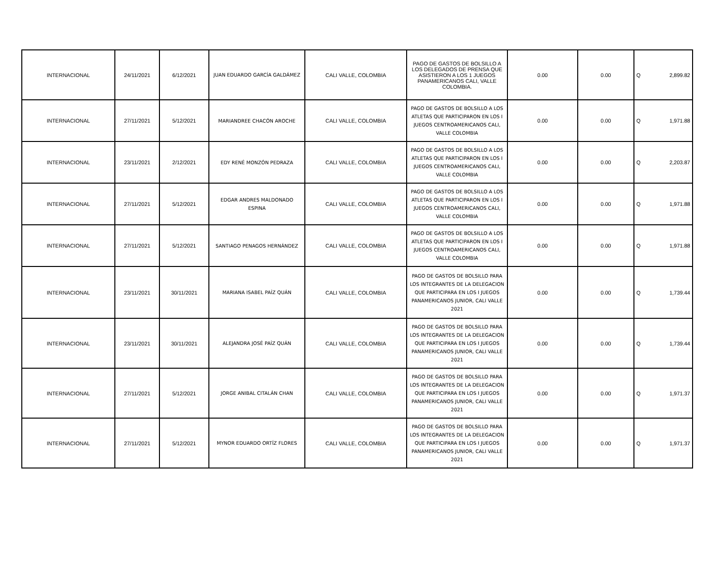| INTERNACIONAL | 24/11/2021 | 6/12/2021 | JUAN EDUARDO GARCÍA GALDÁMEZ | CALI VALLE, COLOMBIA | PAGO DE GASTOS DE BOLSILLO A LOS DELEGADOS DE PRENSA QUE ASISTIERON A LOS 1 JUEGOS PANAMERICANOS CALI, VALLE COLOMBIA. | 0.00 | 0.00 | Q | 2,899.82 |
| INTERNACIONAL | 27/11/2021 | 5/12/2021 | MARIANDREE CHACÓN AROCHE | CALI VALLE, COLOMBIA | PAGO DE GASTOS DE BOLSILLO A LOS ATLETAS QUE PARTICIPARON EN LOS I JUEGOS CENTROAMERICANOS CALI, VALLE COLOMBIA | 0.00 | 0.00 | Q | 1,971.88 |
| INTERNACIONAL | 23/11/2021 | 2/12/2021 | EDY RENÉ MONZÓN PEDRAZA | CALI VALLE, COLOMBIA | PAGO DE GASTOS DE BOLSILLO A LOS ATLETAS QUE PARTICIPARON EN LOS I JUEGOS CENTROAMERICANOS CALI, VALLE COLOMBIA | 0.00 | 0.00 | Q | 2,203.87 |
| INTERNACIONAL | 27/11/2021 | 5/12/2021 | EDGAR ANDRES MALDONADO ESPINA | CALI VALLE, COLOMBIA | PAGO DE GASTOS DE BOLSILLO A LOS ATLETAS QUE PARTICIPARON EN LOS I JUEGOS CENTROAMERICANOS CALI, VALLE COLOMBIA | 0.00 | 0.00 | Q | 1,971.88 |
| INTERNACIONAL | 27/11/2021 | 5/12/2021 | SANTIAGO PENAGOS HERNÁNDEZ | CALI VALLE, COLOMBIA | PAGO DE GASTOS DE BOLSILLO A LOS ATLETAS QUE PARTICIPARON EN LOS I JUEGOS CENTROAMERICANOS CALI, VALLE COLOMBIA | 0.00 | 0.00 | Q | 1,971.88 |
| INTERNACIONAL | 23/11/2021 | 30/11/2021 | MARIANA ISABEL PAÍZ QUÁN | CALI VALLE, COLOMBIA | PAGO DE GASTOS DE BOLSILLO PARA LOS INTEGRANTES DE LA DELEGACION QUE PARTICIPARA EN LOS I JUEGOS PANAMERICANOS JUNIOR, CALI VALLE 2021 | 0.00 | 0.00 | Q | 1,739.44 |
| INTERNACIONAL | 23/11/2021 | 30/11/2021 | ALEJANDRA JOSÉ PAÍZ QUÁN | CALI VALLE, COLOMBIA | PAGO DE GASTOS DE BOLSILLO PARA LOS INTEGRANTES DE LA DELEGACION QUE PARTICIPARA EN LOS I JUEGOS PANAMERICANOS JUNIOR, CALI VALLE 2021 | 0.00 | 0.00 | Q | 1,739.44 |
| INTERNACIONAL | 27/11/2021 | 5/12/2021 | JORGE ANIBAL CITALÁN CHAN | CALI VALLE, COLOMBIA | PAGO DE GASTOS DE BOLSILLO PARA LOS INTEGRANTES DE LA DELEGACION QUE PARTICIPARA EN LOS I JUEGOS PANAMERICANOS JUNIOR, CALI VALLE 2021 | 0.00 | 0.00 | Q | 1,971.37 |
| INTERNACIONAL | 27/11/2021 | 5/12/2021 | MYNOR EDUARDO ORTÍZ FLORES | CALI VALLE, COLOMBIA | PAGO DE GASTOS DE BOLSILLO PARA LOS INTEGRANTES DE LA DELEGACION QUE PARTICIPARA EN LOS I JUEGOS PANAMERICANOS JUNIOR, CALI VALLE 2021 | 0.00 | 0.00 | Q | 1,971.37 |